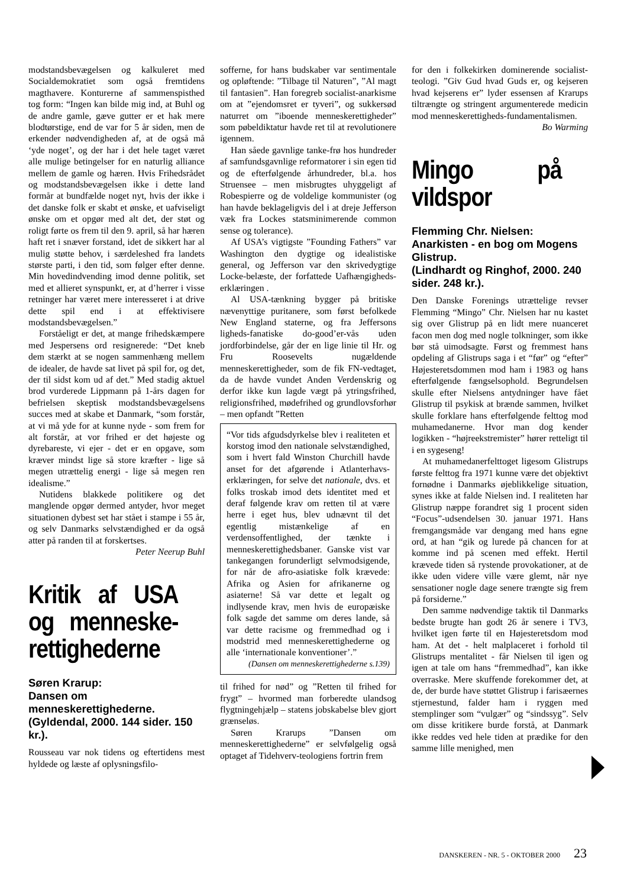modstandsbevægelsen og kalkuleret med Socialdemokratiet som også fremtidens magthavere. Konturerne af sammenspisthed tog form: “Ingen kan bilde mig ind, at Buhl og de andre gamle, gæve gutter er et hak mere blodtørstige, end de var for 5 år siden, men de erkender nødvendigheden af, at de også må ‘yde noget’, og der har i det hele taget været alle mulige betingelser for en naturlig alliance mellem de gamle og hæren. Hvis Frihedsrådet og modstandsbevægelsen ikke i dette land formår at bundfælde noget nyt, hvis der ikke i det danske folk er skabt et ønske, et uafviseligt ønske om et opgør med alt det, der støt og roligt førte os frem til den 9. april, så har hæren haft ret i snæver forstand, idet de sikkert har al mulig støtte behov, i særdeleshed fra landets største parti, i den tid, som følger efter denne. Min hovedindvending imod denne politik, set med et allieret synspunkt, er, at d’herrer i visse retninger har været mere interesseret i at drive dette spil end i at effektivisere modstandsbevægelsen.”
Forståeligt er det, at mange frihedskæmpere med Jespersens ord resignerede: “Det kneb dem stærkt at se nogen sammenhæng mellem de idealer, de havde sat livet på spil for, og det, der til sidst kom ud af det.” Med stadig aktuel brod vurderede Lippmann på 1-års dagen for befrielsen skeptisk modstandsbevægelsens succes med at skabe et Danmark, “som forstår, at vi må yde for at kunne nyde - som frem for alt forstår, at vor frihed er det højeste og dyrebareste, vi ejer - det er en opgave, som kræver mindst lige så store kræfter - lige så megen utrættelig energi - lige så megen ren idealisme.”
Nutidens blakkede politikere og det manglende opgør dermed antyder, hvor meget situationen dybest set har stået i stampe i 55 år, og selv Danmarks selvstændighed er da også atter på randen til at forskertses.
Peter Neerup Buhl
Kritik af USA og menneske-rettighederne
Søren Krarup:
Dansen om menneskerettighederne.
(Gyldendal, 2000. 144 sider. 150 kr.).
Rousseau var nok tidens og eftertidens mest hyldede og læste af oplysningsfilo-
sofferne, for hans budskaber var sentimentale og opløftende: ”Tilbage til Naturen”, ”Al magt til fantasien”. Han foregreb socialist-anarkisme om at ”ejendomsret er tyveri”, og sukkersød naturret om ”iboende menneskerettigheder” som pøbeldiktatur havde ret til at revolutionere igennem.
Han såede gavnlige tanke-frø hos hundreder af samfundsgavnlige reformatorer i sin egen tid og de efterfølgende århundreder, bl.a. hos Struensee – men misbrugtes uhyggeligt af Robespierre og de voldelige kommunister (og han havde beklageligvis del i at dreje Jefferson væk fra Lockes statsminimerende common sense og tolerance).
Af USA’s vigtigste ”Founding Fathers” var Washington den dygtige og idealistiske general, og Jefferson var den skrivedygtige Locke-belæste, der forfattede Uafhængigheds-erklæringen .
Al USA-tænkning bygger på britiske nævenyttige puritanere, som først befolkede New England staterne, og fra Jeffersons ligheds-fanatiske do-good’er-vås uden jordforbindelse, går der en lige linie til Hr. og Fru Roosevelts nugældende menneskerettigheder, som de fik FN-vedtaget, da de havde vundet Anden Verdenskrig og derfor ikke kun lagde vægt på ytringsfrihed, religionsfrihed, mødefrihed og grundlovsforhør – men opfandt ”Retten
“Vor tids afgudsdyrkelse blev i realiteten et korstog imod den nationale selvstændighed, som i hvert fald Winston Churchill havde anset for det afgørende i Atlanterhavs-erklæringen, for selve det nationale, dvs. et folks troskab imod dets identitet med et deraf følgende krav om retten til at være herre i eget hus, blev udnævnt til det egentlig mistænkelige af en verdensoffentlighed, der tænkte i menneskerettighedsbaner. Ganske vist var tankegangen forunderligt selvmodsigende, for når de afro-asiatiske folk krævede: Afrika og Asien for afrikanerne og asiaterne! Så var dette et legalt og indlysende krav, men hvis de europæiske folk sagde det samme om deres lande, så var dette racisme og fremmedhad og i modstrid med menneskerettighederne og alle ‘internationale konventioner’.”
(Dansen om menneskerettighederne s.139)
til frihed for nød” og ”Retten til frihed for frygt” – hvormed man forberedte ulandsog flygtningehjælp – statens jobskabelse blev gjort grænseløs.
Søren Krarups ”Dansen om menneskerettighederne” er selvfølgelig også optaget af Tidehverv-teologiens fortrin frem
for den i folkekirken dominerende socialist-teologi. ”Giv Gud hvad Guds er, og kejseren hvad kejserens er” lyder essensen af Krarups tiltrængte og stringent argumenterede medicin mod menneskerettigheds-fundamentalismen.
Bo Warming
Mingo på vildspor
Flemming Chr. Nielsen: Anarkisten - en bog om Mogens Glistrup.
(Lindhardt og Ringhof, 2000. 240 sider. 248 kr.).
Den Danske Forenings utrættelige revser Flemming “Mingo” Chr. Nielsen har nu kastet sig over Glistrup på en lidt mere nuanceret facon men dog med nogle tolkninger, som ikke bør stå uimodsagte. Først og fremmest hans opdeling af Glistrups saga i et “før” og “efter” Højesteretsdommen mod ham i 1983 og hans efterfølgende fængselsophold. Begrundelsen skulle efter Nielsens antydninger have fået Glistrup til psykisk at brænde sammen, hvilket skulle forklare hans efterfølgende felttog mod muhamedanerne. Hvor man dog kender logikken - “højreekstremister” hører retteligt til i en sygeseng!
At muhamedanerfelttoget ligesom Glistrups første felttog fra 1971 kunne være det objektivt fornødne i Danmarks øjeblikkelige situation, synes ikke at falde Nielsen ind. I realiteten har Glistrup næppe forandret sig 1 procent siden “Focus”-udsendelsen 30. januar 1971. Hans fremgangsmåde var dengang med hans egne ord, at han “gik og lurede på chancen for at komme ind på scenen med effekt. Hertil krævede tiden så rystende provokationer, at de ikke uden videre ville være glemt, når nye sensationer nogle dage senere trængte sig frem på forsiderne.”
Den samme nødvendige taktik til Danmarks bedste brugte han godt 26 år senere i TV3, hvilket igen førte til en Højesteretsdom mod ham. At det - helt malplaceret i forhold til Glistrups mentalitet - får Nielsen til igen og igen at tale om hans “fremmedhad”, kan ikke overraske. Mere skuffende forekommer det, at de, der burde have støttet Glistrup i farisæernes stjernestund, falder ham i ryggen med stemplinger som “vulgær” og “sindssyg”. Selv om disse kritikere burde forstå, at Danmark ikke reddes ved hele tiden at prædike for den samme lille menighed, men
DANSKEREN - NR. 5 - OKTOBER 2000 23